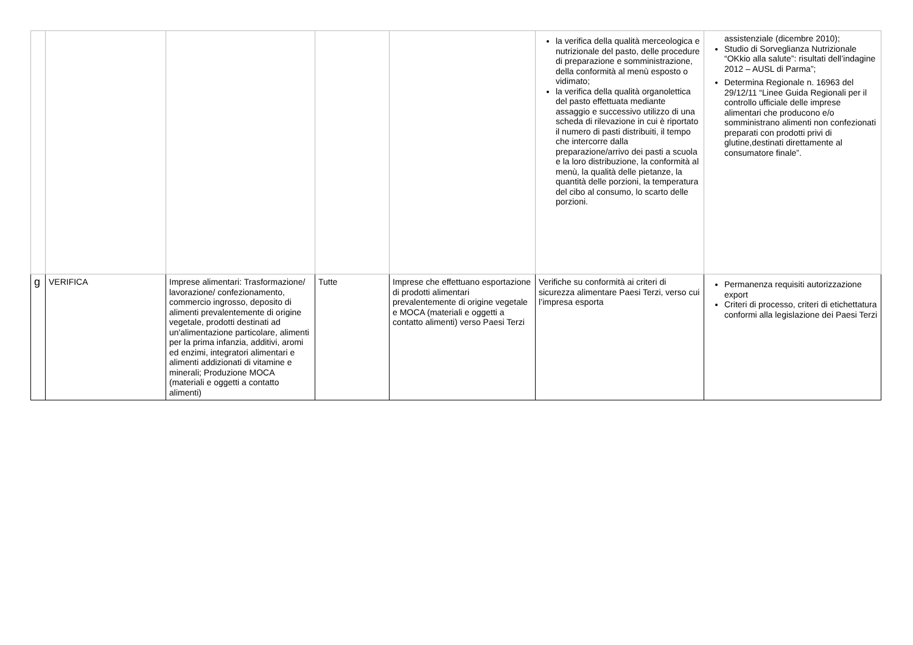| | | | | | la verifica della qualità merceologica e nutrizionale del pasto, delle procedure di preparazione e somministrazione, della conformità al menù esposto o vidimato; la verifica della qualità organolettica del pasto effettuata mediante assaggio e successivo utilizzo di una scheda di rilevazione in cui è riportato il numero di pasti distribuiti, il tempo che intercorre dalla preparazione/arrivo dei pasti a scuola e la loro distribuzione, la conformità al menù, la qualità delle pietanze, la quantità delle porzioni, la temperatura del cibo al consumo, lo scarto delle porzioni. | assistenziale (dicembre 2010); Studio di Sorveglianza Nutrizionale “OKkio alla salute”: risultati dell’indagine 2012 – AUSL di Parma”; Determina Regionale n. 16963 del 29/12/11 “Linee Guida Regionali per il controllo ufficiale delle imprese alimentari che producono e/o somministrano alimenti non confezionati preparati con prodotti privi di glutine,destinati direttamente al consumatore finale”. |
| g | VERIFICA | Imprese alimentari: Trasformazione/ lavorazione/ confezionamento, commercio ingrosso, deposito di alimenti prevalentemente di origine vegetale, prodotti destinati ad un'alimentazione particolare, alimenti per la prima infanzia, additivi, aromi ed enzimi, integratori alimentari e alimenti addizionati di vitamine e minerali; Produzione MOCA (materiali e oggetti a contatto alimenti) | Tutte | Imprese che effettuano esportazione di prodotti alimentari prevalentemente di origine vegetale e MOCA (materiali e oggetti a contatto alimenti) verso Paesi Terzi | Verifiche su conformità ai criteri di sicurezza alimentare Paesi Terzi, verso cui l’impresa esporta | Permanenza requisiti autorizzazione export Criteri di processo, criteri di etichettatura conformi alla legislazione dei Paesi Terzi |